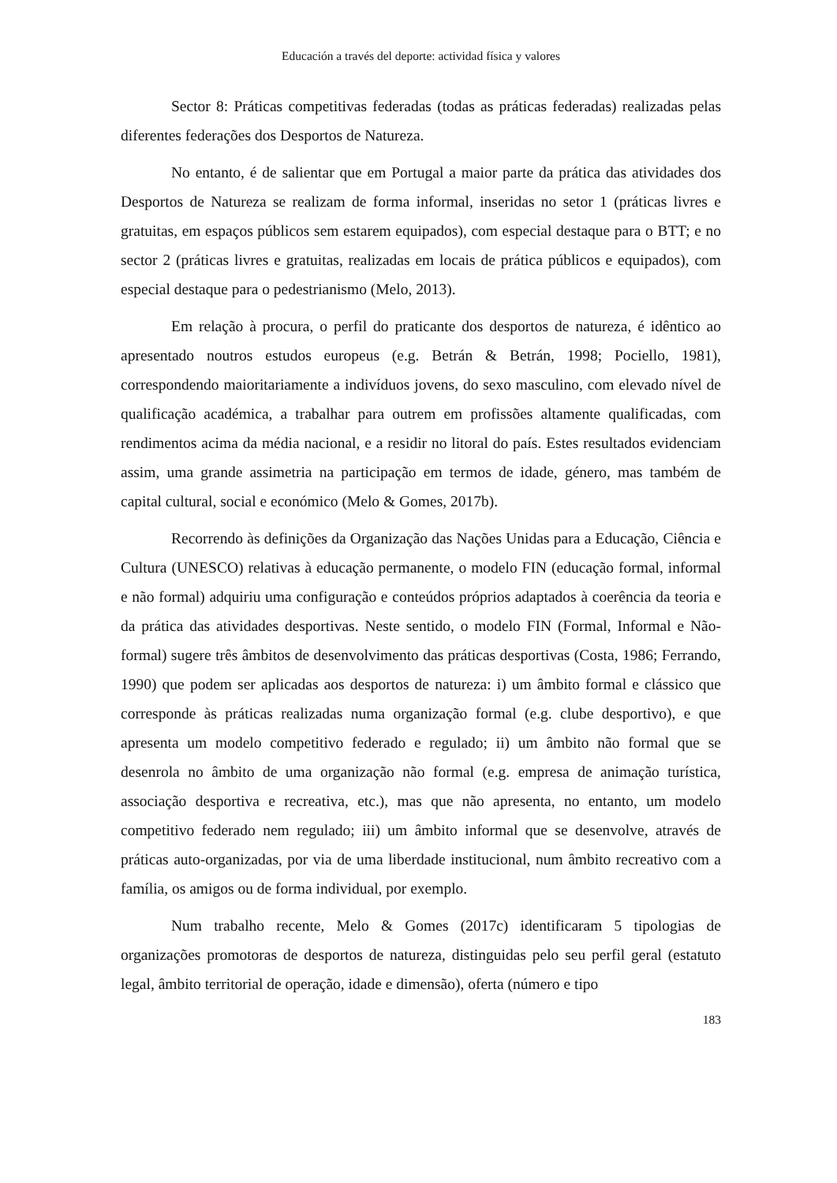Educación a través del deporte: actividad física y valores
Sector 8: Práticas competitivas federadas (todas as práticas federadas) realizadas pelas diferentes federações dos Desportos de Natureza.
No entanto, é de salientar que em Portugal a maior parte da prática das atividades dos Desportos de Natureza se realizam de forma informal, inseridas no setor 1 (práticas livres e gratuitas, em espaços públicos sem estarem equipados), com especial destaque para o BTT; e no sector 2 (práticas livres e gratuitas, realizadas em locais de prática públicos e equipados), com especial destaque para o pedestrianismo (Melo, 2013).
Em relação à procura, o perfil do praticante dos desportos de natureza, é idêntico ao apresentado noutros estudos europeus (e.g. Betrán & Betrán, 1998; Pociello, 1981), correspondendo maioritariamente a indivíduos jovens, do sexo masculino, com elevado nível de qualificação académica, a trabalhar para outrem em profissões altamente qualificadas, com rendimentos acima da média nacional, e a residir no litoral do país. Estes resultados evidenciam assim, uma grande assimetria na participação em termos de idade, género, mas também de capital cultural, social e económico (Melo & Gomes, 2017b).
Recorrendo às definições da Organização das Nações Unidas para a Educação, Ciência e Cultura (UNESCO) relativas à educação permanente, o modelo FIN (educação formal, informal e não formal) adquiriu uma configuração e conteúdos próprios adaptados à coerência da teoria e da prática das atividades desportivas. Neste sentido, o modelo FIN (Formal, Informal e Não-formal) sugere três âmbitos de desenvolvimento das práticas desportivas (Costa, 1986; Ferrando, 1990) que podem ser aplicadas aos desportos de natureza: i) um âmbito formal e clássico que corresponde às práticas realizadas numa organização formal (e.g. clube desportivo), e que apresenta um modelo competitivo federado e regulado; ii) um âmbito não formal que se desenrola no âmbito de uma organização não formal (e.g. empresa de animação turística, associação desportiva e recreativa, etc.), mas que não apresenta, no entanto, um modelo competitivo federado nem regulado; iii) um âmbito informal que se desenvolve, através de práticas auto-organizadas, por via de uma liberdade institucional, num âmbito recreativo com a família, os amigos ou de forma individual, por exemplo.
Num trabalho recente, Melo & Gomes (2017c) identificaram 5 tipologias de organizações promotoras de desportos de natureza, distinguidas pelo seu perfil geral (estatuto legal, âmbito territorial de operação, idade e dimensão), oferta (número e tipo
183